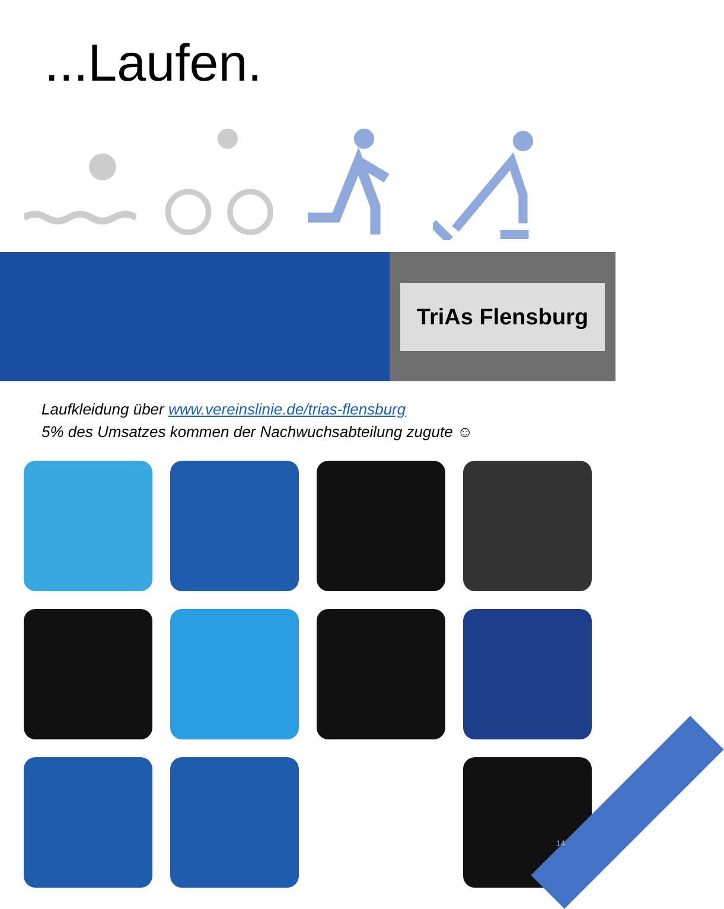...Laufen.
TriAs Flensburg
Laufkleidung über www.vereinslinie.de/trias-flensburg
5% des Umsatzes kommen der Nachwuchsabteilung zugute ☺
14